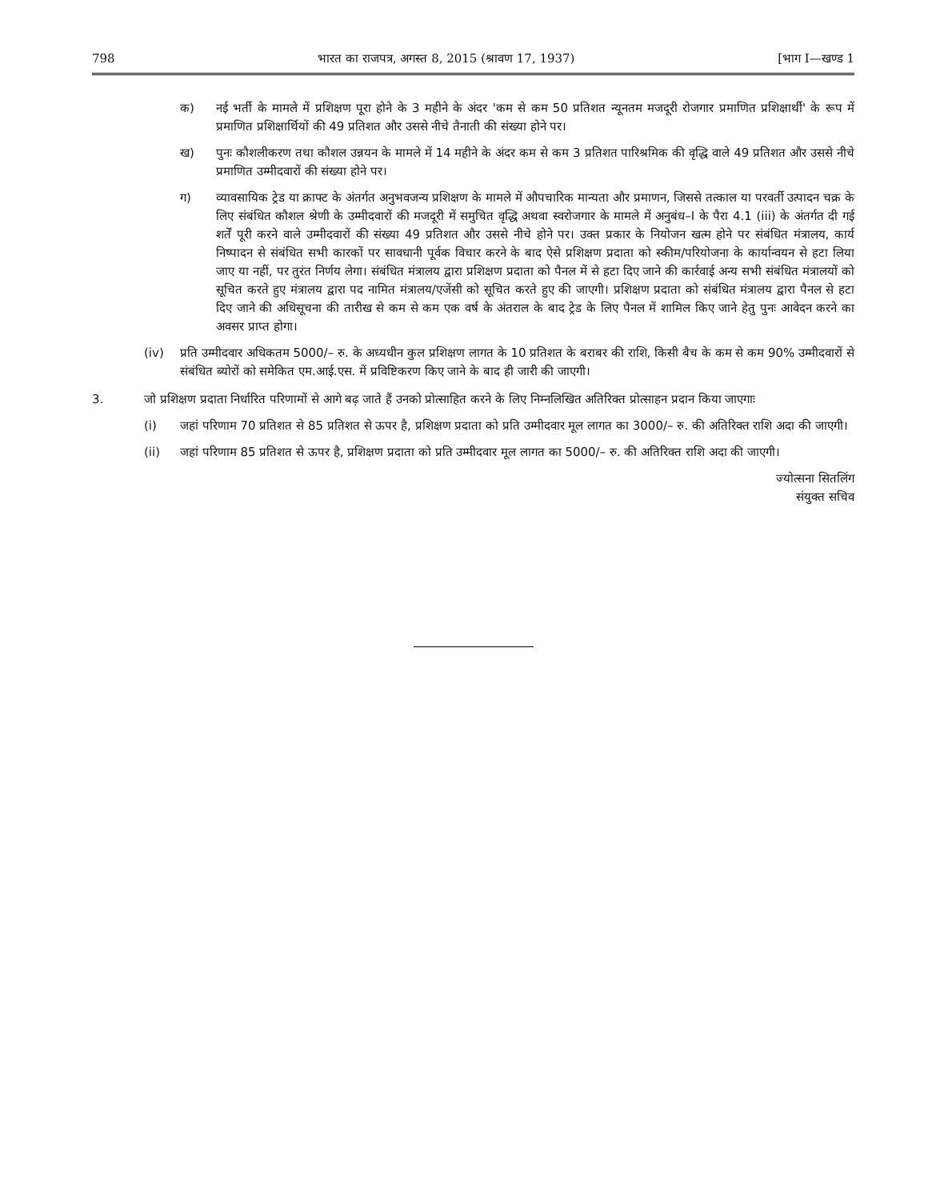798 भारत का राजपत्र, अगस्त 8, 2015 (श्रावण 17, 1937) [भाग I—खण्ड 1
क) नई भर्ती के मामले में प्रशिक्षण पूरा होने के 3 महीने के अंदर 'कम से कम 50 प्रतिशत न्यूनतम मजदूरी रोजगार प्रमाणित प्रशिक्षार्थी' के रूप में प्रमाणित प्रशिक्षार्थियों की 49 प्रतिशत और उससे नीचे तैनाती की संख्या होने पर।
ख) पुनः कौशलीकरण तथा कौशल उन्नयन के मामले में 14 महीने के अंदर कम से कम 3 प्रतिशत पारिश्रमिक की वृद्धि वाले 49 प्रतिशत और उससे नीचे प्रमाणित उम्मीदवारों की संख्या होने पर।
ग) व्यावसायिक ट्रेड या क्राफ्ट के अंतर्गत अनुभवजन्य प्रशिक्षण के मामले में औपचारिक मान्यता और प्रमाणन, जिससे तत्काल या परवर्ती उत्पादन चक्र के लिए संबंधित कौशल श्रेणी के उम्मीदवारों की मजदूरी में समुचित वृद्धि अथवा स्वरोजगार के मामले में अनुबंध–I के पैरा 4.1 (iii) के अंतर्गत दी गई शर्तें पूरी करने वाले उम्मीदवारों की संख्या 49 प्रतिशत और उससे नीचे होने पर। उक्त प्रकार के नियोजन खत्म होने पर संबंधित मंत्रालय, कार्य निष्पादन से संबंधित सभी कारकों पर सावधानी पूर्वक विचार करने के बाद ऐसे प्रशिक्षण प्रदाता को स्कीम/परियोजना के कार्यान्वयन से हटा लिया जाए या नहीं, पर तुरंत निर्णय लेगा। संबंधित मंत्रालय द्वारा प्रशिक्षण प्रदाता को पैनल में से हटा दिए जाने की कार्रवाई अन्य सभी संबंधित मंत्रालयों को सूचित करते हुए मंत्रालय द्वारा पद नामित मंत्रालय/एजेंसी को सूचित करते हुए की जाएगी। प्रशिक्षण प्रदाता को संबंधित मंत्रालय द्वारा पैनल से हटा दिए जाने की अधिसूचना की तारीख से कम से कम एक वर्ष के अंतराल के बाद ट्रेड के लिए पैनल में शामिल किए जाने हेतु पुनः आवेदन करने का अवसर प्राप्त होगा।
(iv) प्रति उम्मीदवार अधिकतम 5000/– रु. के अध्यधीन कुल प्रशिक्षण लागत के 10 प्रतिशत के बराबर की राशि, किसी बैच के कम से कम 90% उम्मीदवारों से संबंधित ब्योरों को समेकित एम.आई.एस. में प्रविष्टिकरण किए जाने के बाद ही जारी की जाएगी।
3. जो प्रशिक्षण प्रदाता निर्धारित परिणामों से आगे बढ़ जाते हैं उनको प्रोत्साहित करने के लिए निम्नलिखित अतिरिक्त प्रोत्साहन प्रदान किया जाएगाः
(i) जहां परिणाम 70 प्रतिशत से 85 प्रतिशत से ऊपर है, प्रशिक्षण प्रदाता को प्रति उम्मीदवार मूल लागत का 3000/– रु. की अतिरिक्त राशि अदा की जाएगी।
(ii) जहां परिणाम 85 प्रतिशत से ऊपर है, प्रशिक्षण प्रदाता को प्रति उम्मीदवार मूल लागत का 5000/– रु. की अतिरिक्त राशि अदा की जाएगी।
ज्योत्सना सितलिंग
संयुक्त सचिव